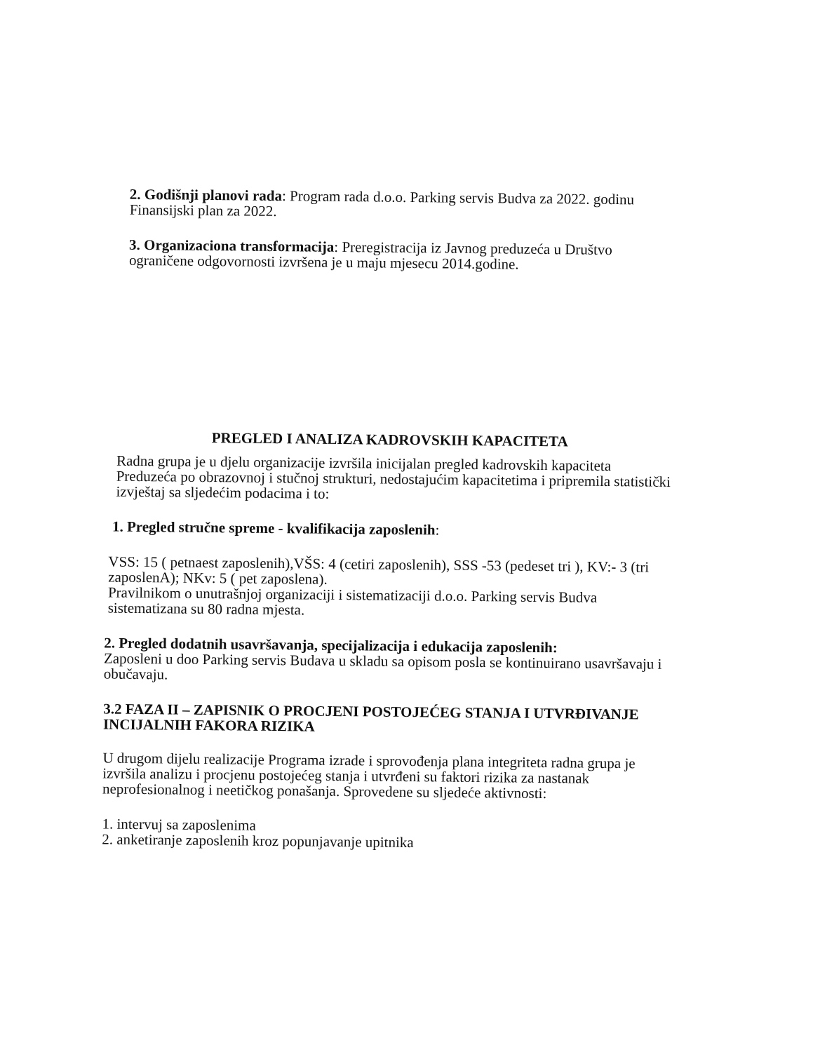2. Godišnji planovi rada: Program rada d.o.o. Parking servis Budva za 2022. godinu Finansijski plan za 2022.
3. Organizaciona transformacija: Preregistracija iz Javnog preduzeća u Društvo ograničene odgovornosti izvršena je u maju mjesecu 2014.godine.
PREGLED I ANALIZA KADROVSKIH KAPACITETA
Radna grupa je u djelu organizacije izvršila inicijalan pregled kadrovskih kapaciteta Preduzeća po obrazovnoj i stučnoj strukturi, nedostajućim kapacitetima i pripremila statistički izvještaj sa sljedećim podacima i to:
1. Pregled stručne spreme - kvalifikacija zaposlenih:
VSS: 15 ( petnaest zaposlenih),VŠS: 4 (cetiri zaposlenih), SSS -53 (pedeset tri ), KV:- 3 (tri zaposlenA); NKv: 5 ( pet zaposlena).
Pravilnikom o unutrašnjoj organizaciji i sistematizaciji d.o.o. Parking servis Budva sistematizana su 80 radna mjesta.
2. Pregled dodatnih usavršavanja, specijalizacija i edukacija zaposlenih:
Zaposleni u doo Parking servis Budava u skladu sa opisom posla se kontinuirano usavršavaju i obučavaju.
3.2 FAZA II – ZAPISNIK O PROCJENI POSTOJEĆEG STANJA I UTVRĐIVANJE INCIJALNIH FAKORA RIZIKA
U drugom dijelu realizacije Programa izrade i sprovođenja plana integriteta radna grupa je izvršila analizu i procjenu postojećeg stanja i utvrđeni su faktori rizika za nastanak neprofesionalnog i neetičkog ponašanja. Sprovedene su sljedeće aktivnosti:
1. intervuj sa zaposlenima
2. anketiranje zaposlenih kroz popunjavanje upitnika